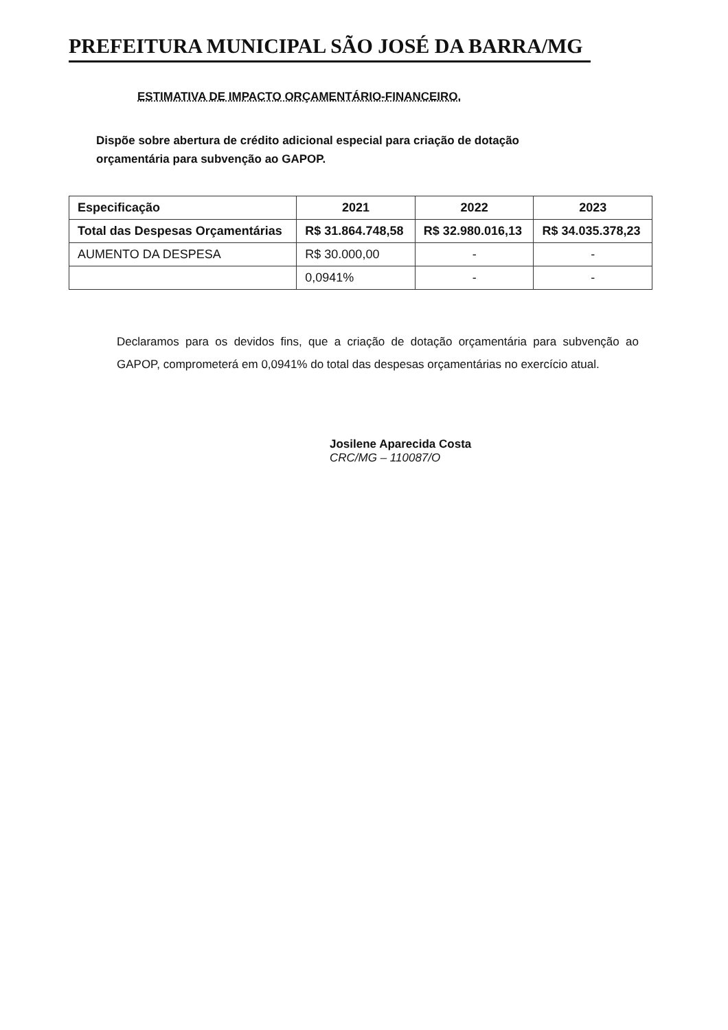PREFEITURA MUNICIPAL SÃO JOSÉ DA BARRA/MG
ESTIMATIVA DE IMPACTO ORÇAMENTÁRIO-FINANCEIRO.
Dispõe sobre abertura de crédito adicional especial para criação de dotação orçamentária para subvenção ao GAPOP.
| Especificação | 2021 | 2022 | 2023 |
| --- | --- | --- | --- |
| Total das Despesas Orçamentárias | R$ 31.864.748,58 | R$ 32.980.016,13 | R$ 34.035.378,23 |
| AUMENTO DA DESPESA | R$ 30.000,00 | - | - |
| | 0,0941% | - | - |
Declaramos para os devidos fins, que a criação de dotação orçamentária para subvenção ao GAPOP, comprometerá em 0,0941% do total das despesas orçamentárias no exercício atual.
Josilene Aparecida Costa
CRC/MG – 110087/O